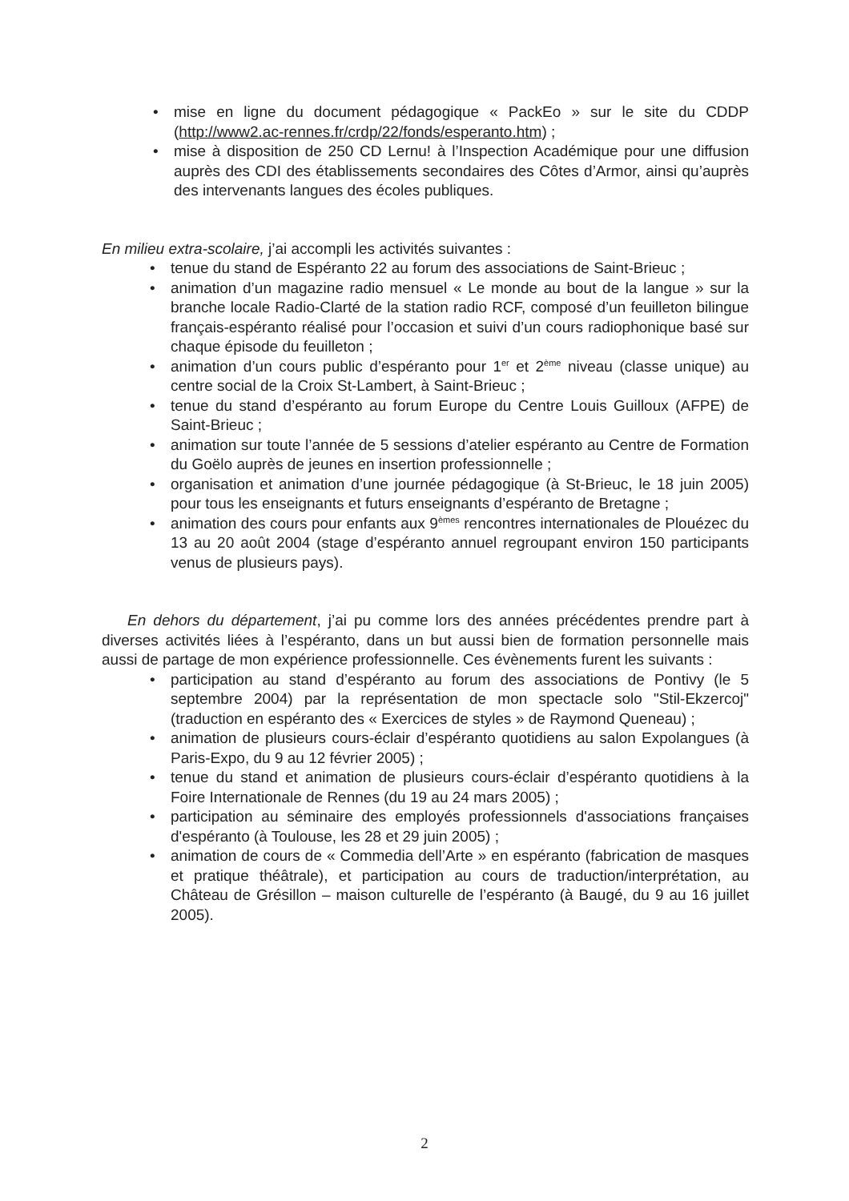• mise en ligne du document pédagogique « PackEo » sur le site du CDDP (http://www2.ac-rennes.fr/crdp/22/fonds/esperanto.htm) ;
• mise à disposition de 250 CD Lernu! à l’Inspection Académique pour une diffusion auprès des CDI des établissements secondaires des Côtes d’Armor, ainsi qu’auprès des intervenants langues des écoles publiques.
En milieu extra-scolaire, j’ai accompli les activités suivantes :
• tenue du stand de Espéranto 22 au forum des associations de Saint-Brieuc ;
• animation d’un magazine radio mensuel « Le monde au bout de la langue » sur la branche locale Radio-Clarté de la station radio RCF, composé d’un feuilleton bilingue français-espéranto réalisé pour l’occasion et suivi d’un cours radiophonique basé sur chaque épisode du feuilleton ;
• animation d’un cours public d’espéranto pour 1<sup>er</sup> et 2<sup>ème</sup> niveau (classe unique) au centre social de la Croix St-Lambert, à Saint-Brieuc ;
• tenue du stand d’espéranto au forum Europe du Centre Louis Guilloux (AFPE) de Saint-Brieuc ;
• animation sur toute l’année de 5 sessions d’atelier espéranto au Centre de Formation du Goëlo auprès de jeunes en insertion professionnelle ;
• organisation et animation d’une journée pédagogique (à St-Brieuc, le 18 juin 2005) pour tous les enseignants et futurs enseignants d’espéranto de Bretagne ;
• animation des cours pour enfants aux 9<sup>èmes</sup> rencontres internationales de Plouézec du 13 au 20 août 2004 (stage d’espéranto annuel regroupant environ 150 participants venus de plusieurs pays).
En dehors du département, j’ai pu comme lors des années précédentes prendre part à diverses activités liées à l’espéranto, dans un but aussi bien de formation personnelle mais aussi de partage de mon expérience professionnelle. Ces évènements furent les suivants :
• participation au stand d’espéranto au forum des associations de Pontivy (le 5 septembre 2004) par la représentation de mon spectacle solo "Stil-Ekzercoj" (traduction en espéranto des « Exercices de styles » de Raymond Queneau) ;
• animation de plusieurs cours-éclair d’espéranto quotidiens au salon Expolangues (à Paris-Expo, du 9 au 12 février 2005) ;
• tenue du stand et animation de plusieurs cours-éclair d’espéranto quotidiens à la Foire Internationale de Rennes (du 19 au 24 mars 2005) ;
• participation au séminaire des employés professionnels d'associations françaises d'espéranto (à Toulouse, les 28 et 29 juin 2005) ;
• animation de cours de « Commedia dell’Arte » en espéranto (fabrication de masques et pratique théâtrale), et participation au cours de traduction/interprétation, au Château de Grésillon – maison culturelle de l’espéranto (à Baugé, du 9 au 16 juillet 2005).
2